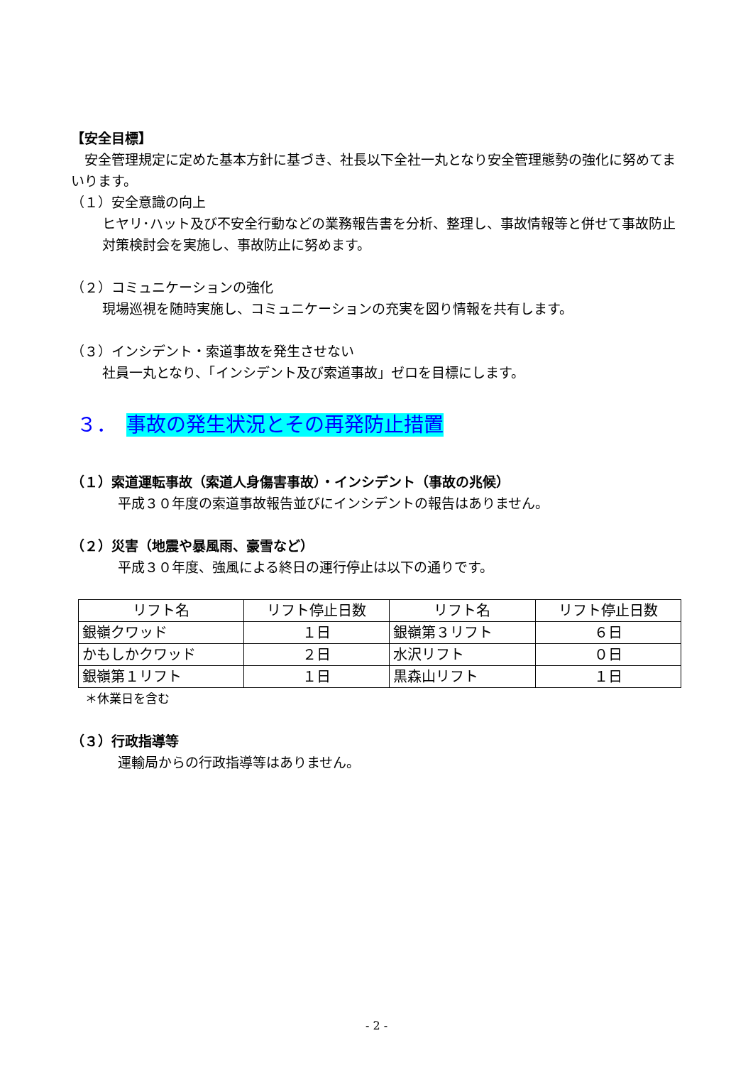【安全目標】
　安全管理規定に定めた基本方針に基づき、社長以下全社一丸となり安全管理態勢の強化に努めてまいります。
（１）安全意識の向上
ヒヤリ･ハット及び不安全行動などの業務報告書を分析、整理し、事故情報等と併せて事故防止対策検討会を実施し、事故防止に努めます。
（２）コミュニケーションの強化
現場巡視を随時実施し、コミュニケーションの充実を図り情報を共有します。
（３）インシデント・索道事故を発生させない
社員一丸となり、「インシデント及び索道事故」ゼロを目標にします。
３．　事故の発生状況とその再発防止措置
（１）索道運転事故（索道人身傷害事故）・インシデント（事故の兆候）
平成３０年度の索道事故報告並びにインシデントの報告はありません。
（２）災害（地震や暴風雨、豪雪など）
平成３０年度、強風による終日の運行停止は以下の通りです。
| リフト名 | リフト停止日数 | リフト名 | リフト停止日数 |
| --- | --- | --- | --- |
| 銀嶺クワッド | １日 | 銀嶺第３リフト | ６日 |
| かもしかクワッド | ２日 | 水沢リフト | ０日 |
| 銀嶺第１リフト | １日 | 黒森山リフト | １日 |
＊休業日を含む
（３）行政指導等
運輸局からの行政指導等はありません。
- 2 -